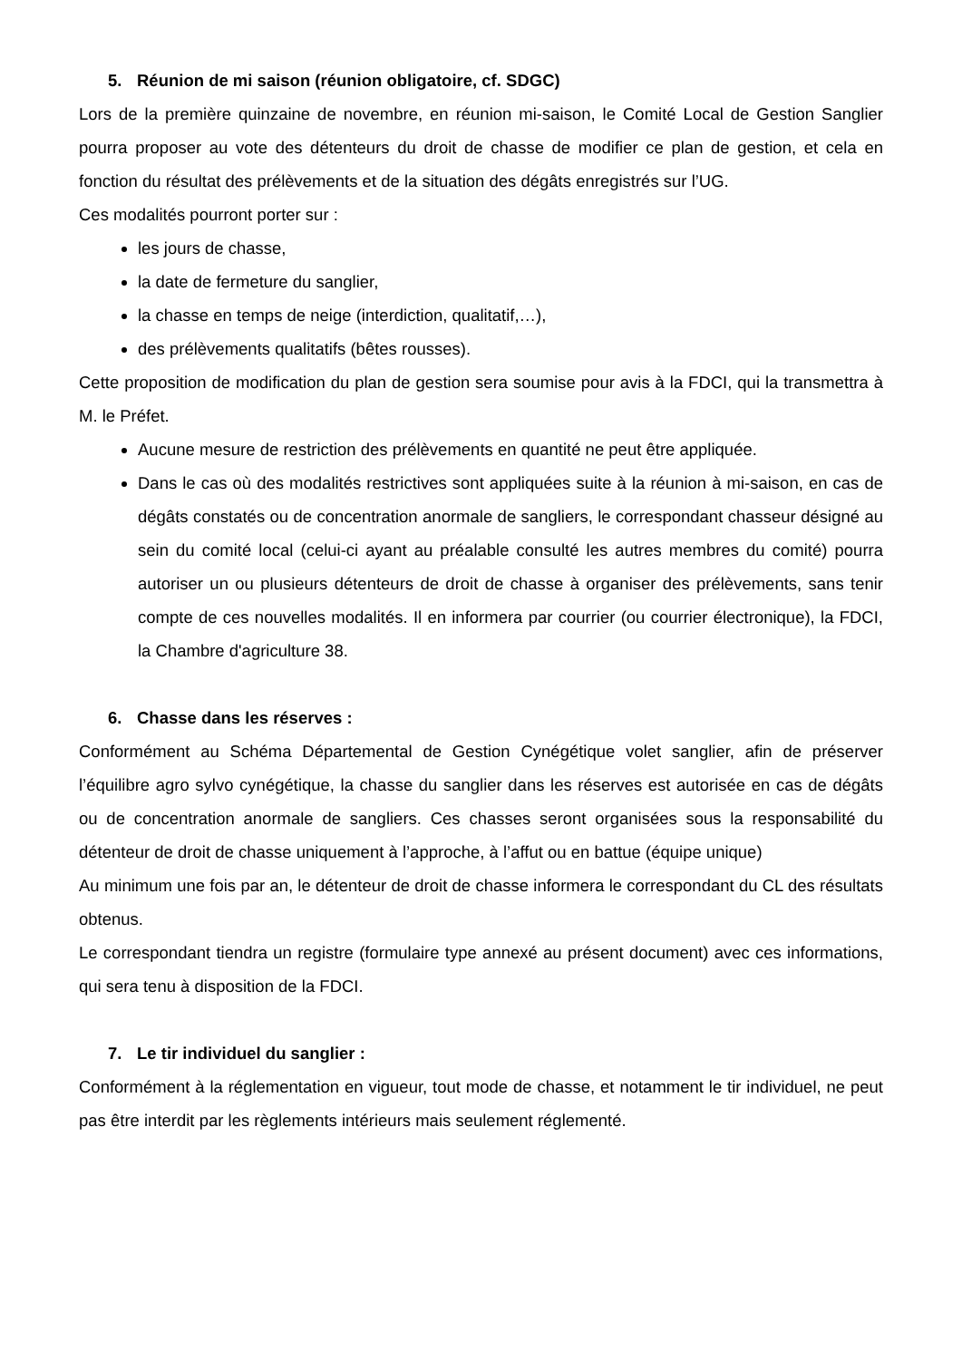5. Réunion de mi saison (réunion obligatoire, cf. SDGC)
Lors de la première quinzaine de novembre, en réunion mi-saison, le Comité Local de Gestion Sanglier pourra proposer au vote des détenteurs du droit de chasse de modifier ce plan de gestion, et cela en fonction du résultat des prélèvements et de la situation des dégâts enregistrés sur l’UG.
Ces modalités pourront porter sur :
les jours de chasse,
la date de fermeture du sanglier,
la chasse en temps de neige (interdiction, qualitatif,…),
des prélèvements qualitatifs (bêtes rousses).
Cette proposition de modification du plan de gestion sera soumise pour avis à la FDCI, qui la transmettra à M. le Préfet.
Aucune mesure de restriction des prélèvements en quantité ne peut être appliquée.
Dans le cas où des modalités restrictives sont appliquées suite à la réunion à mi-saison, en cas de dégâts constatés ou de concentration anormale de sangliers, le correspondant chasseur désigné au sein du comité local (celui-ci ayant au préalable consulté les autres membres du comité) pourra autoriser un ou plusieurs détenteurs de droit de chasse à organiser des prélèvements, sans tenir compte de ces nouvelles modalités. Il en informera par courrier (ou courrier électronique), la FDCI, la Chambre d'agriculture 38.
6. Chasse dans les réserves :
Conformément au Schéma Départemental de Gestion Cynégétique volet sanglier, afin de préserver l’équilibre agro sylvo cynégétique, la chasse du sanglier dans les réserves est autorisée en cas de dégâts ou de concentration anormale de sangliers. Ces chasses seront organisées sous la responsabilité du détenteur de droit de chasse uniquement à l’approche, à l’affut ou en battue (équipe unique)
Au minimum une fois par an, le détenteur de droit de chasse informera le correspondant du CL des résultats obtenus.
Le correspondant tiendra un registre (formulaire type annexé au présent document) avec ces informations, qui sera tenu à disposition de la FDCI.
7. Le tir individuel du sanglier :
Conformément à la réglementation en vigueur, tout mode de chasse, et notamment le tir individuel, ne peut pas être interdit par les règlements intérieurs mais seulement réglementé.